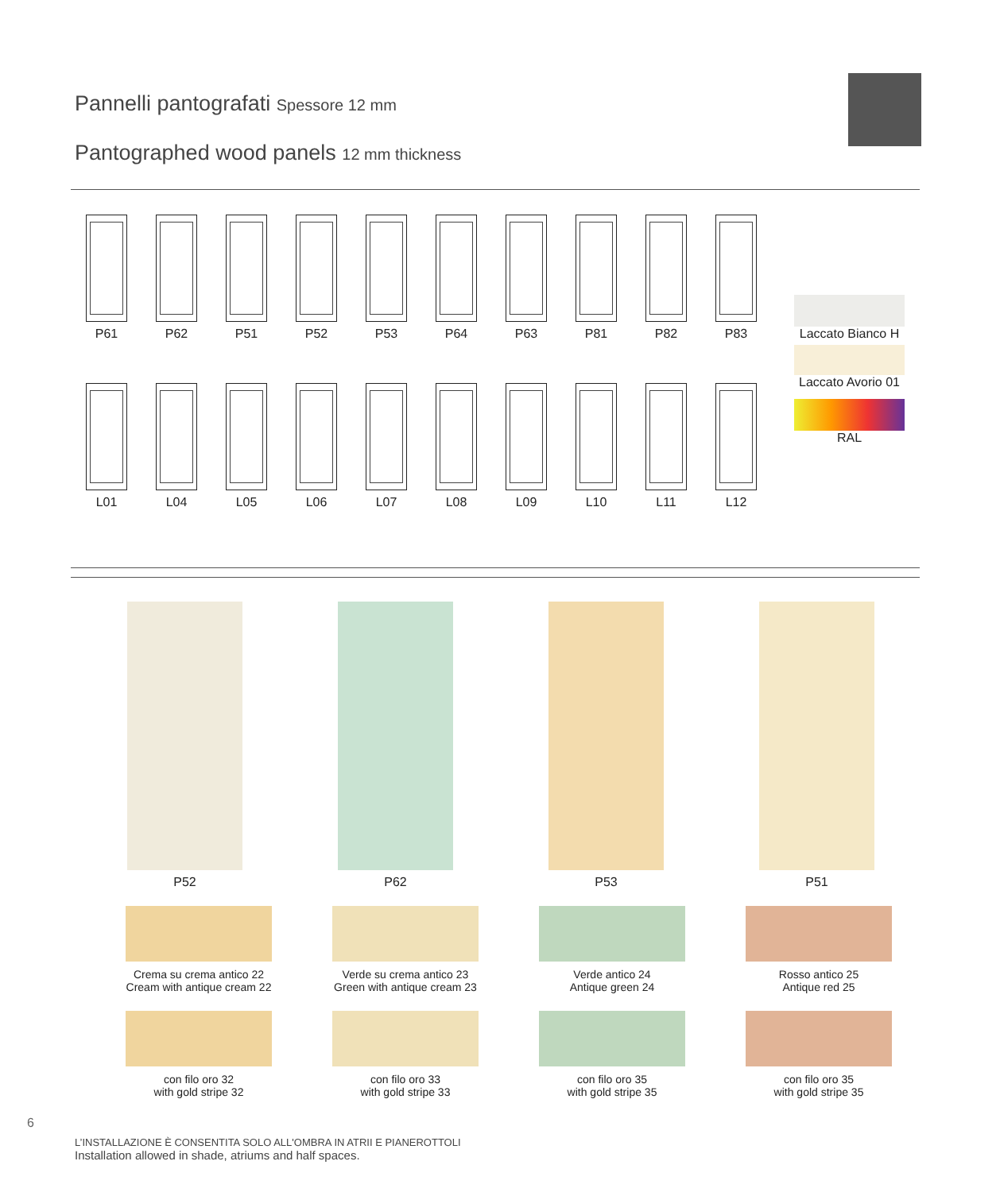Pannelli pantografati Spessore 12 mm
Pantographed wood panels 12 mm thickness
P61 P62 P51 P52 P53 P64 P63 P81 P82 P83
L01 L04 L05 L06 L07 L08 L09 L10 L11 L12
Laccato Bianco H
Laccato Avorio 01
RAL
P52 P62 P53 P51
Crema su crema antico 22
Cream with antique cream 22
Verde su crema antico 23
Green with antique cream 23
Verde antico 24
Antique green 24
Rosso antico 25
Antique red 25
con filo oro 32
with gold stripe 32
con filo oro 33
with gold stripe 33
con filo oro 35
with gold stripe 35
con filo oro 35
with gold stripe 35
6
L’INSTALLAZIONE È CONSENTITA SOLO ALL'OMBRA IN ATRII E PIANEROTTOLI
Installation allowed in shade, atriums and half spaces.